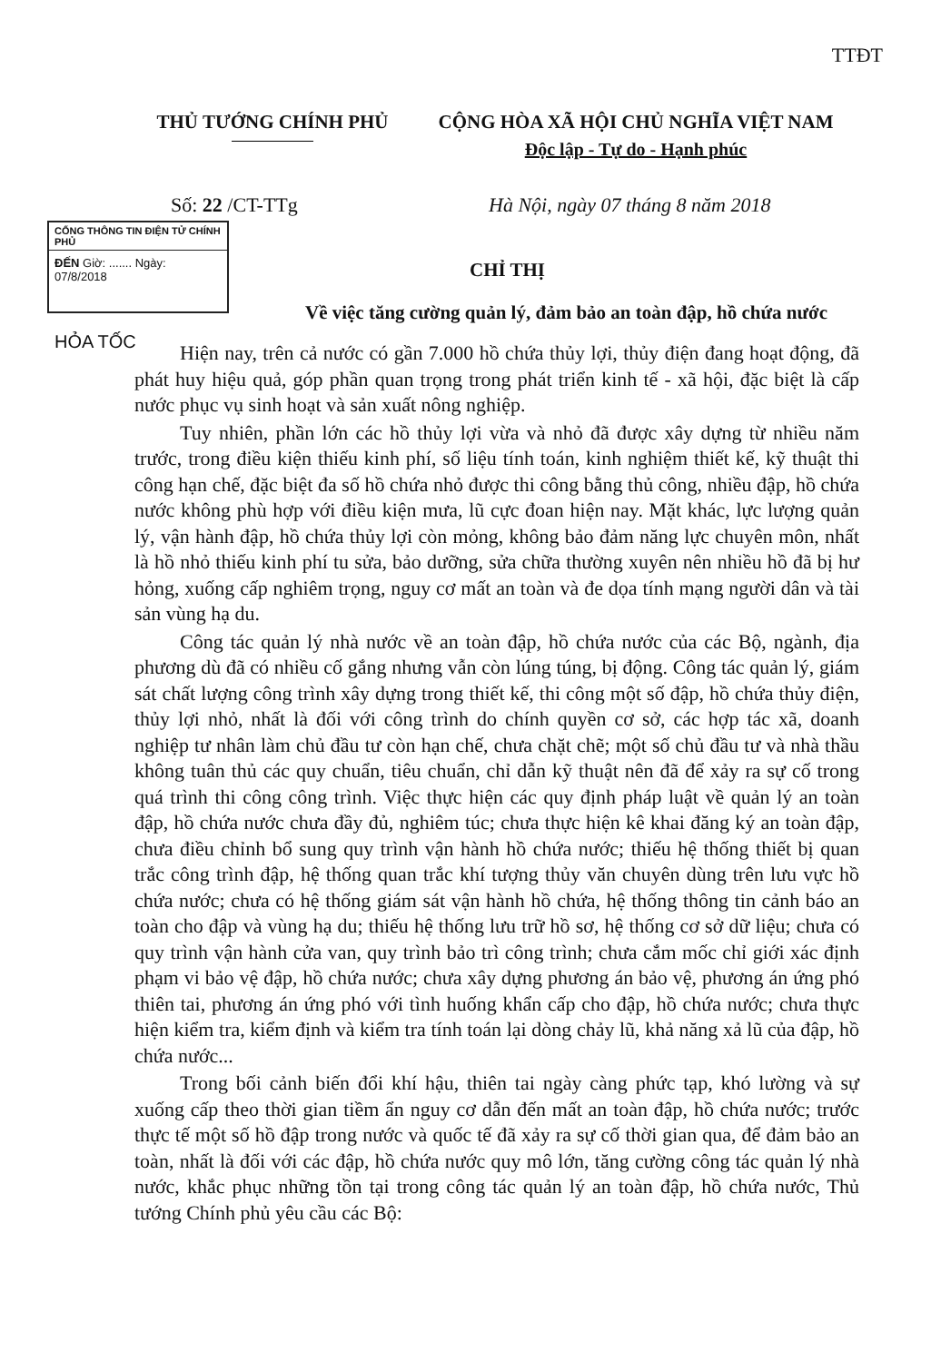TTĐT
THỦ TƯỚNG CHÍNH PHỦ CỘNG HÒA XÃ HỘI CHỦ NGHĨA VIỆT NAM
Độc lập - Tự do - Hạnh phúc
Số: 22 /CT-TTg
Hà Nội, ngày 07 tháng 8 năm 2018
CỔNG THÔNG TIN ĐIỆN TỬ CHÍNH PHỦ
ĐẾN Giờ: ....... Ngày: 07/8/2018
HỎA TỐC
CHỈ THỊ
Về việc tăng cường quản lý, đảm bảo an toàn đập, hồ chứa nước
Hiện nay, trên cả nước có gần 7.000 hồ chứa thủy lợi, thủy điện đang hoạt động, đã phát huy hiệu quả, góp phần quan trọng trong phát triển kinh tế - xã hội, đặc biệt là cấp nước phục vụ sinh hoạt và sản xuất nông nghiệp.
Tuy nhiên, phần lớn các hồ thủy lợi vừa và nhỏ đã được xây dựng từ nhiều năm trước, trong điều kiện thiếu kinh phí, số liệu tính toán, kinh nghiệm thiết kế, kỹ thuật thi công hạn chế, đặc biệt đa số hồ chứa nhỏ được thi công bằng thủ công, nhiều đập, hồ chứa nước không phù hợp với điều kiện mưa, lũ cực đoan hiện nay. Mặt khác, lực lượng quản lý, vận hành đập, hồ chứa thủy lợi còn mỏng, không bảo đảm năng lực chuyên môn, nhất là hồ nhỏ thiếu kinh phí tu sửa, bảo dưỡng, sửa chữa thường xuyên nên nhiều hồ đã bị hư hỏng, xuống cấp nghiêm trọng, nguy cơ mất an toàn và đe dọa tính mạng người dân và tài sản vùng hạ du.
Công tác quản lý nhà nước về an toàn đập, hồ chứa nước của các Bộ, ngành, địa phương dù đã có nhiều cố gắng nhưng vẫn còn lúng túng, bị động. Công tác quản lý, giám sát chất lượng công trình xây dựng trong thiết kế, thi công một số đập, hồ chứa thủy điện, thủy lợi nhỏ, nhất là đối với công trình do chính quyền cơ sở, các hợp tác xã, doanh nghiệp tư nhân làm chủ đầu tư còn hạn chế, chưa chặt chẽ; một số chủ đầu tư và nhà thầu không tuân thủ các quy chuẩn, tiêu chuẩn, chỉ dẫn kỹ thuật nên đã để xảy ra sự cố trong quá trình thi công công trình. Việc thực hiện các quy định pháp luật về quản lý an toàn đập, hồ chứa nước chưa đầy đủ, nghiêm túc; chưa thực hiện kê khai đăng ký an toàn đập, chưa điều chỉnh bổ sung quy trình vận hành hồ chứa nước; thiếu hệ thống thiết bị quan trắc công trình đập, hệ thống quan trắc khí tượng thủy văn chuyên dùng trên lưu vực hồ chứa nước; chưa có hệ thống giám sát vận hành hồ chứa, hệ thống thông tin cảnh báo an toàn cho đập và vùng hạ du; thiếu hệ thống lưu trữ hồ sơ, hệ thống cơ sở dữ liệu; chưa có quy trình vận hành cửa van, quy trình bảo trì công trình; chưa cắm mốc chỉ giới xác định phạm vi bảo vệ đập, hồ chứa nước; chưa xây dựng phương án bảo vệ, phương án ứng phó thiên tai, phương án ứng phó với tình huống khẩn cấp cho đập, hồ chứa nước; chưa thực hiện kiểm tra, kiểm định và kiểm tra tính toán lại dòng chảy lũ, khả năng xả lũ của đập, hồ chứa nước...
Trong bối cảnh biến đổi khí hậu, thiên tai ngày càng phức tạp, khó lường và sự xuống cấp theo thời gian tiềm ẩn nguy cơ dẫn đến mất an toàn đập, hồ chứa nước; trước thực tế một số hồ đập trong nước và quốc tế đã xảy ra sự cố thời gian qua, để đảm bảo an toàn, nhất là đối với các đập, hồ chứa nước quy mô lớn, tăng cường công tác quản lý nhà nước, khắc phục những tồn tại trong công tác quản lý an toàn đập, hồ chứa nước, Thủ tướng Chính phủ yêu cầu các Bộ: